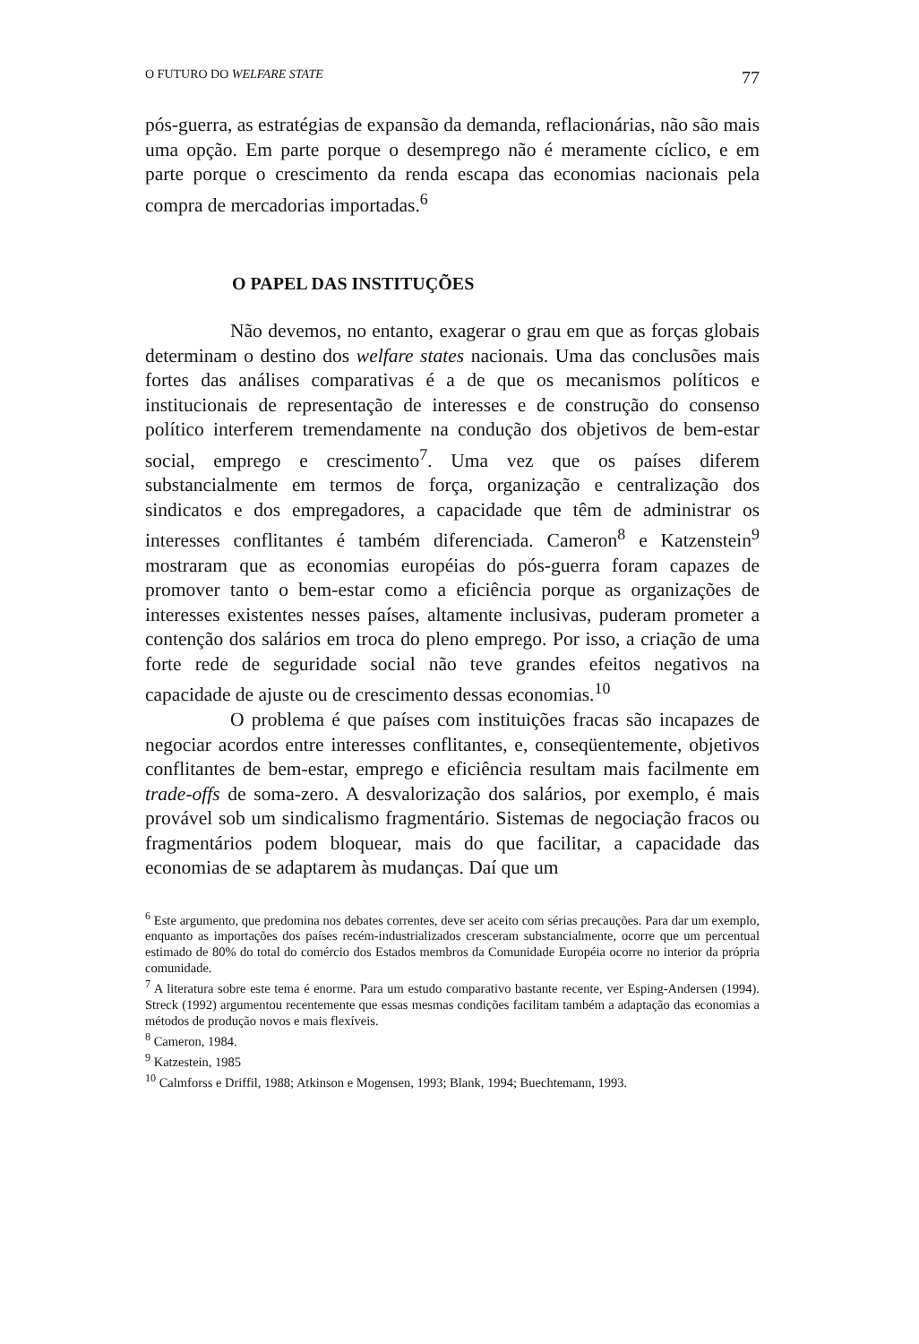O FUTURO DO WELFARE STATE 77
pós-guerra, as estratégias de expansão da demanda, reflacionárias, não são mais uma opção. Em parte porque o desemprego não é meramente cíclico, e em parte porque o crescimento da renda escapa das economias nacionais pela compra de mercadorias importadas.<sup>6</sup>
O PAPEL DAS INSTITUÇÕES
Não devemos, no entanto, exagerar o grau em que as forças globais determinam o destino dos welfare states nacionais. Uma das conclusões mais fortes das análises comparativas é a de que os mecanismos políticos e institucionais de representação de interesses e de construção do consenso político interferem tremendamente na condução dos objetivos de bem-estar social, emprego e crescimento<sup>7</sup>. Uma vez que os países diferem substancialmente em termos de força, organização e centralização dos sindicatos e dos empregadores, a capacidade que têm de administrar os interesses conflitantes é também diferenciada. Cameron<sup>8</sup> e Katzenstein<sup>9</sup> mostraram que as economias européias do pós-guerra foram capazes de promover tanto o bem-estar como a eficiência porque as organizações de interesses existentes nesses países, altamente inclusivas, puderam prometer a contenção dos salários em troca do pleno emprego. Por isso, a criação de uma forte rede de seguridade social não teve grandes efeitos negativos na capacidade de ajuste ou de crescimento dessas economias.<sup>10</sup>
O problema é que países com instituições fracas são incapazes de negociar acordos entre interesses conflitantes, e, conseqüentemente, objetivos conflitantes de bem-estar, emprego e eficiência resultam mais facilmente em trade-offs de soma-zero. A desvalorização dos salários, por exemplo, é mais provável sob um sindicalismo fragmentário. Sistemas de negociação fracos ou fragmentários podem bloquear, mais do que facilitar, a capacidade das economias de se adaptarem às mudanças. Daí que um
<sup>6</sup> Este argumento, que predomina nos debates correntes, deve ser aceito com sérias precauções. Para dar um exemplo, enquanto as importações dos países recém-industrializados cresceram substancialmente, ocorre que um percentual estimado de 80% do total do comércio dos Estados membros da Comunidade Européia ocorre no interior da própria comunidade.
<sup>7</sup> A literatura sobre este tema é enorme. Para um estudo comparativo bastante recente, ver Esping-Andersen (1994). Streck (1992) argumentou recentemente que essas mesmas condições facilitam também a adaptação das economias a métodos de produção novos e mais flexíveis.
<sup>8</sup> Cameron, 1984.
<sup>9</sup> Katzestein, 1985
<sup>10</sup> Calmforss e Driffil, 1988; Atkinson e Mogensen, 1993; Blank, 1994; Buechtemann, 1993.